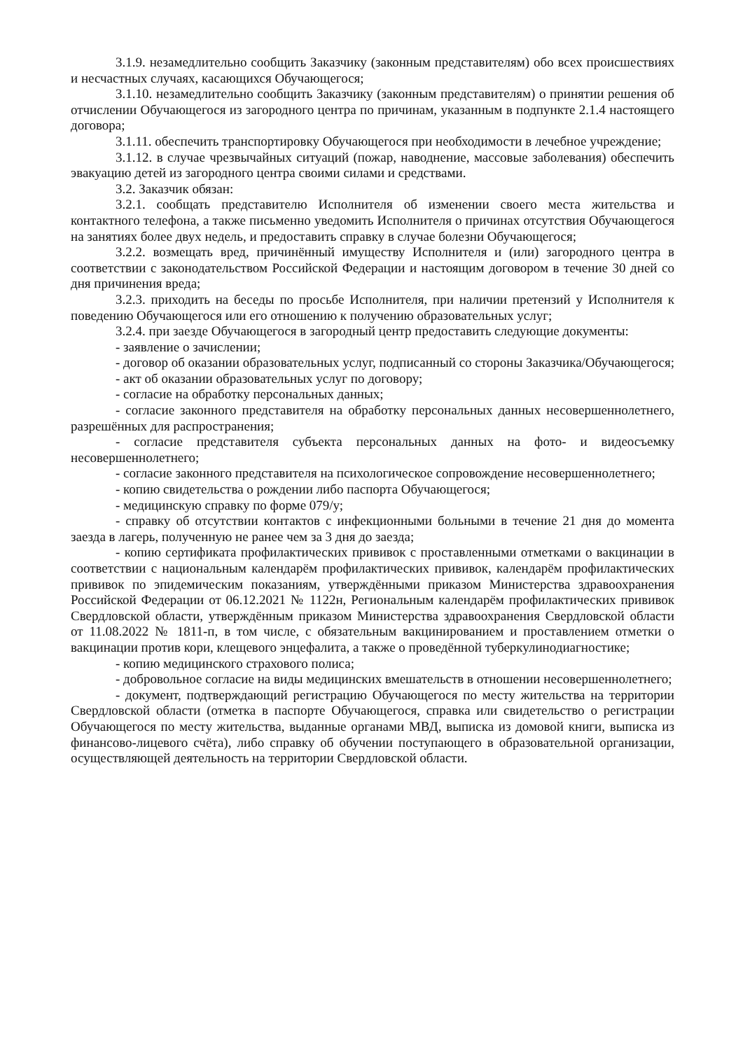3.1.9. незамедлительно сообщить Заказчику (законным представителям) обо всех происшествиях и несчастных случаях, касающихся Обучающегося;
3.1.10. незамедлительно сообщить Заказчику (законным представителям) о принятии решения об отчислении Обучающегося из загородного центра по причинам, указанным в подпункте 2.1.4 настоящего договора;
3.1.11. обеспечить транспортировку Обучающегося при необходимости в лечебное учреждение;
3.1.12. в случае чрезвычайных ситуаций (пожар, наводнение, массовые заболевания) обеспечить эвакуацию детей из загородного центра своими силами и средствами.
3.2. Заказчик обязан:
3.2.1. сообщать представителю Исполнителя об изменении своего места жительства и контактного телефона, а также письменно уведомить Исполнителя о причинах отсутствия Обучающегося на занятиях более двух недель, и предоставить справку в случае болезни Обучающегося;
3.2.2. возмещать вред, причинённый имуществу Исполнителя и (или) загородного центра в соответствии с законодательством Российской Федерации и настоящим договором в течение 30 дней со дня причинения вреда;
3.2.3. приходить на беседы по просьбе Исполнителя, при наличии претензий у Исполнителя к поведению Обучающегося или его отношению к получению образовательных услуг;
3.2.4. при заезде Обучающегося в загородный центр предоставить следующие документы:
- заявление о зачислении;
- договор об оказании образовательных услуг, подписанный со стороны Заказчика/Обучающегося;
- акт об оказании образовательных услуг по договору;
- согласие на обработку персональных данных;
- согласие законного представителя на обработку персональных данных несовершеннолетнего, разрешённых для распространения;
- согласие представителя субъекта персональных данных на фото- и видеосъемку несовершеннолетнего;
- согласие законного представителя на психологическое сопровождение несовершеннолетнего;
- копию свидетельства о рождении либо паспорта Обучающегося;
- медицинскую справку по форме 079/у;
- справку об отсутствии контактов с инфекционными больными в течение 21 дня до момента заезда в лагерь, полученную не ранее чем за 3 дня до заезда;
- копию сертификата профилактических прививок с проставленными отметками о вакцинации в соответствии с национальным календарём профилактических прививок, календарём профилактических прививок по эпидемическим показаниям, утверждёнными приказом Министерства здравоохранения Российской Федерации от 06.12.2021 № 1122н, Региональным календарём профилактических прививок Свердловской области, утверждённым приказом Министерства здравоохранения Свердловской области от 11.08.2022 № 1811-п, в том числе, с обязательным вакцинированием и проставлением отметки о вакцинации против кори, клещевого энцефалита, а также о проведённой туберкулинодиагностике;
- копию медицинского страхового полиса;
- добровольное согласие на виды медицинских вмешательств в отношении несовершеннолетнего;
- документ, подтверждающий регистрацию Обучающегося по месту жительства на территории Свердловской области (отметка в паспорте Обучающегося, справка или свидетельство о регистрации Обучающегося по месту жительства, выданные органами МВД, выписка из домовой книги, выписка из финансово-лицевого счёта), либо справку об обучении поступающего в образовательной организации, осуществляющей деятельность на территории Свердловской области.